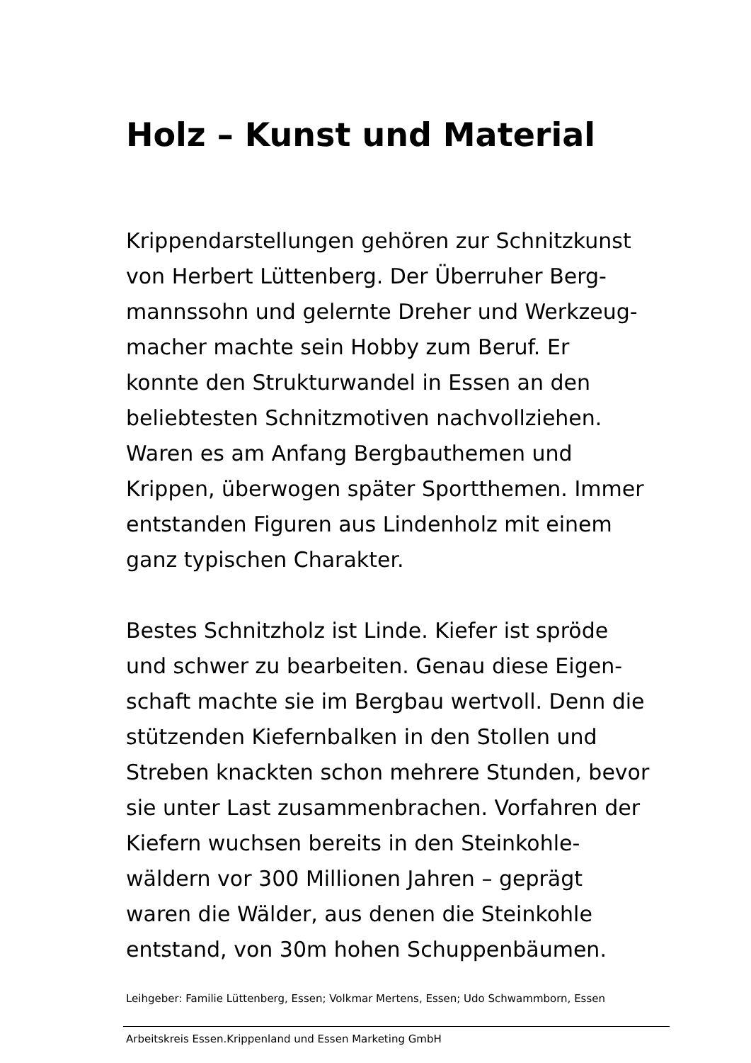Holz – Kunst und Material
Krippendarstellungen gehören zur Schnitzkunst
von Herbert Lüttenberg. Der Überruher Berg-
mannssohn und gelernte Dreher und Werkzeug-
macher machte sein Hobby zum Beruf. Er
konnte den Strukturwandel in Essen an den
beliebtesten Schnitzmotiven nachvollziehen.
Waren es am Anfang Bergbauthemen und
Krippen, überwogen später Sportthemen. Immer
entstanden Figuren aus Lindenholz mit einem
ganz typischen Charakter.
Bestes Schnitzholz ist Linde. Kiefer ist spröde
und schwer zu bearbeiten. Genau diese Eigen-
schaft machte sie im Bergbau wertvoll. Denn die
stützenden Kiefernbalken in den Stollen und
Streben knackten schon mehrere Stunden, bevor
sie unter Last zusammenbrachen. Vorfahren der
Kiefern wuchsen bereits in den Steinkohle-
wäldern vor 300 Millionen Jahren – geprägt
waren die Wälder, aus denen die Steinkohle
entstand, von 30m hohen Schuppenbäumen.
Leihgeber: Familie Lüttenberg, Essen; Volkmar Mertens, Essen; Udo Schwammborn, Essen
Arbeitskreis Essen.Krippenland und Essen Marketing GmbH